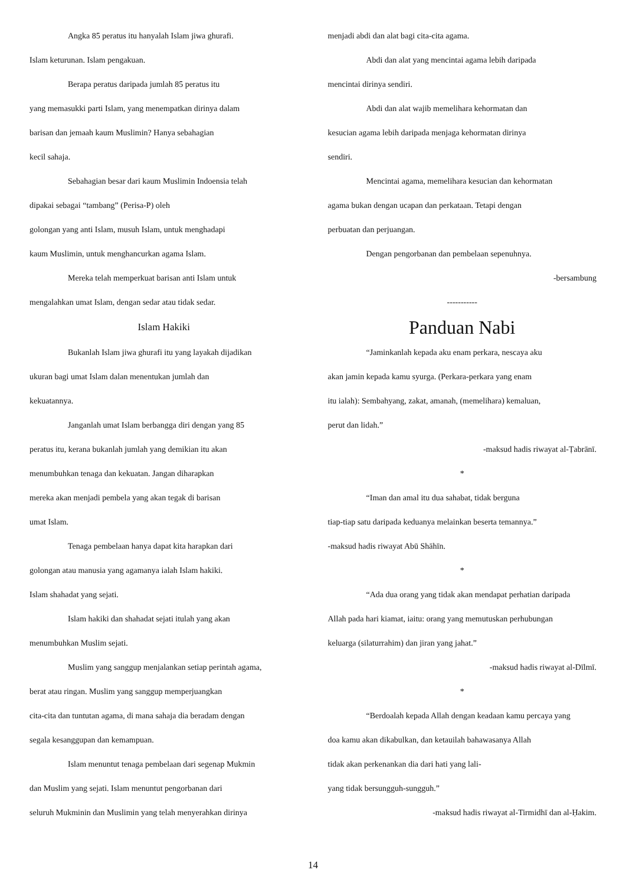Angka 85 peratus itu hanyalah Islam jiwa ghurafi.
Islam keturunan. Islam pengakuan.
Berapa peratus daripada jumlah 85 peratus itu
yang memasukki parti Islam, yang menempatkan dirinya dalam
barisan dan jemaah kaum Muslimin? Hanya sebahagian
kecil sahaja.
Sebahagian besar dari kaum Muslimin Indoensia telah
dipakai sebagai “tambang” (Perisa-P) oleh
golongan yang anti Islam, musuh Islam, untuk menghadapi
kaum Muslimin, untuk menghancurkan agama Islam.
Mereka telah memperkuat barisan anti Islam untuk
mengalahkan umat Islam, dengan sedar atau tidak sedar.
Islam Hakiki
Bukanlah Islam jiwa ghurafi itu yang layakah dijadikan
ukuran bagi umat Islam dalan menentukan jumlah dan
kekuatannya.
Janganlah umat Islam berbangga diri dengan yang 85
peratus itu, kerana bukanlah jumlah yang demikian itu akan
menumbuhkan tenaga dan kekuatan. Jangan diharapkan
mereka akan menjadi pembela yang akan tegak di barisan
umat Islam.
Tenaga pembelaan hanya dapat kita harapkan dari
golongan atau manusia yang agamanya ialah Islam hakiki.
Islam shahadat yang sejati.
Islam hakiki dan shahadat sejati itulah yang akan
menumbuhkan Muslim sejati.
Muslim yang sanggup menjalankan setiap perintah agama,
berat atau ringan. Muslim yang sanggup memperjuangkan
cita-cita dan tuntutan agama, di mana sahaja dia beradam dengan
segala kesanggupan dan kemampuan.
Islam menuntut tenaga pembelaan dari segenap Mukmin
dan Muslim yang sejati. Islam menuntut pengorbanan dari
seluruh Mukminin dan Muslimin yang telah menyerahkan dirinya
menjadi abdi dan alat bagi cita-cita agama.
Abdi dan alat yang mencintai agama lebih daripada
mencintai dirinya sendiri.
Abdi dan alat wajib memelihara kehormatan dan
kesucian agama lebih daripada menjaga kehormatan dirinya
sendiri.
Mencintai agama, memelihara kesucian dan kehormatan
agama bukan dengan ucapan dan perkataan. Tetapi dengan
perbuatan dan perjuangan.
Dengan pengorbanan dan pembelaan sepenuhnya.
-bersambung
-----------
Panduan Nabi
“Jaminkanlah kepada aku enam perkara, nescaya aku
akan jamin kepada kamu syurga. (Perkara-perkara yang enam
itu ialah): Sembahyang, zakat, amanah, (memelihara) kemaluan,
perut dan lidah.”
-maksud hadis riwayat al-Ṭabrānī.
*
“Iman dan amal itu dua sahabat, tidak berguna
tiap-tiap satu daripada keduanya melainkan beserta temannya.”
-maksud hadis riwayat Abū Shāhīn.
*
“Ada dua orang yang tidak akan mendapat perhatian daripada
Allah pada hari kiamat, iaitu: orang yang memutuskan perhubungan
keluarga (silaturrahim) dan jiran yang jahat.”
-maksud hadis riwayat al-Dīlmī.
*
“Berdoalah kepada Allah dengan keadaan kamu percaya yang
doa kamu akan dikabulkan, dan ketauilah bahawasanya Allah
tidak akan perkenankan dia dari hati yang lali-
yang tidak bersungguh-sungguh.”
-maksud hadis riwayat al-Tirmidhī dan al-Ḥakim.
14